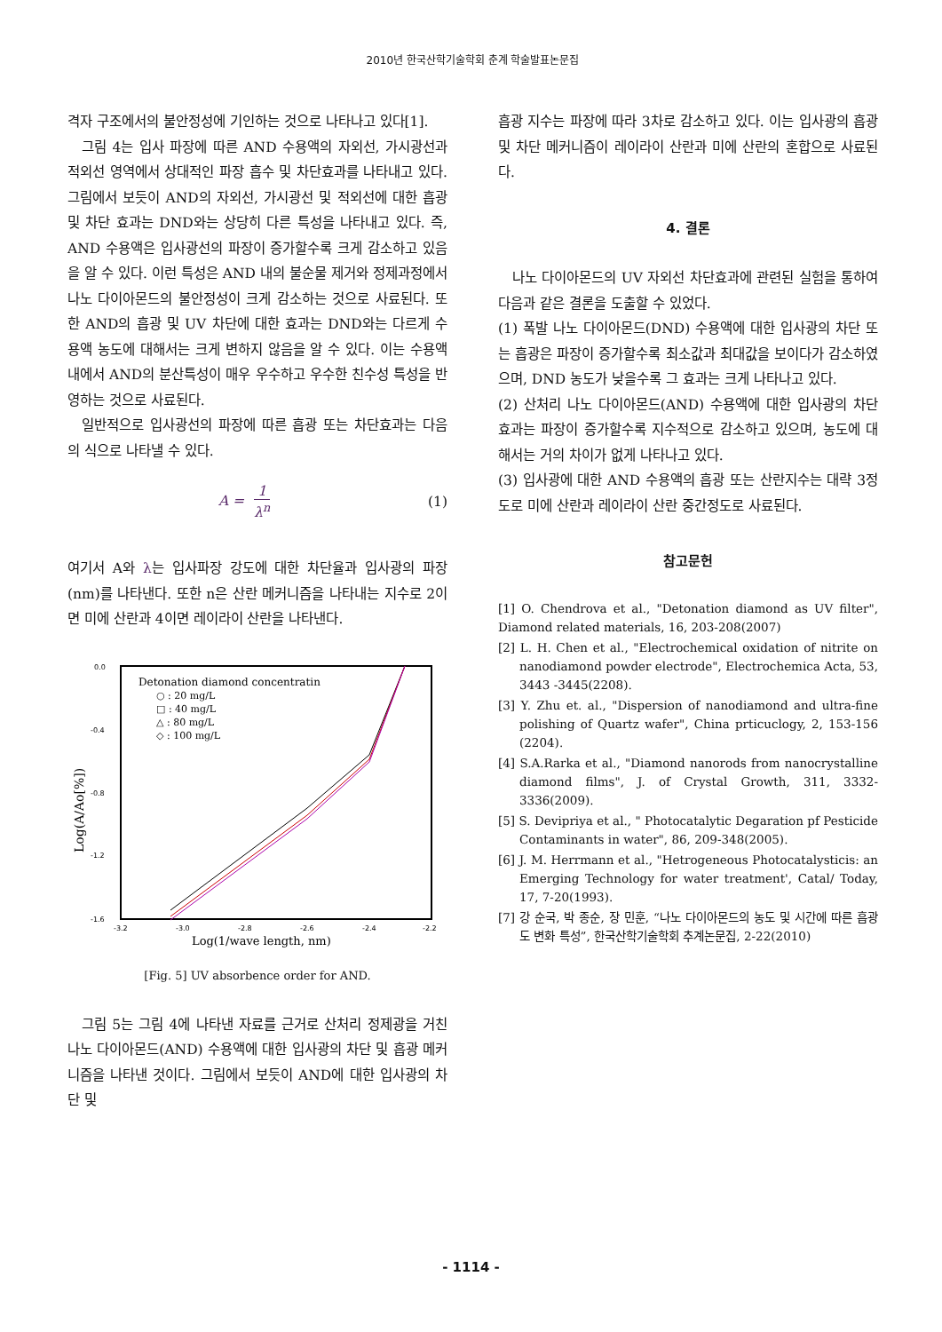2010년 한국산학기술학회 춘계 학술발표논문집
격자 구조에서의 불안정성에 기인하는 것으로 나타나고 있다[1].
그림 4는 입사 파장에 따른 AND 수용액의 자외선, 가시광선과 적외선 영역에서 상대적인 파장 흡수 및 차단효과를 나타내고 있다. 그림에서 보듯이 AND의 자외선, 가시광선 및 적외선에 대한 흡광 및 차단 효과는 DND와는 상당히 다른 특성을 나타내고 있다. 즉, AND 수용액은 입사광선의 파장이 증가할수록 크게 감소하고 있음을 알 수 있다. 이런 특성은 AND 내의 불순물 제거와 정제과정에서 나노 다이아몬드의 불안정성이 크게 감소하는 것으로 사료된다. 또한 AND의 흡광 및 UV 차단에 대한 효과는 DND와는 다르게 수용액 농도에 대해서는 크게 변하지 않음을 알 수 있다. 이는 수용액 내에서 AND의 분산특성이 매우 우수하고 우수한 친수성 특성을 반영하는 것으로 사료된다.
일반적으로 입사광선의 파장에 따른 흡광 또는 차단효과는 다음의 식으로 나타낼 수 있다.
A = 1 λ<sup>n</sup>
(1)
여기서 A와 λ는 입사파장 강도에 대한 차단율과 입사광의 파장(nm)를 나타낸다. 또한 n은 산란 메커니즘을 나타내는 지수로 2이면 미에 산란과 4이면 레이라이 산란을 나타낸다.
0.0
-0.4
-0.8
-1.2
-1.6
-3.2
-3.0
-2.8
-2.6
-2.4
-2.2
Log(1/wave length, nm)
Log(A/Ao[%])
Detonation diamond concentratin
○ : 20 mg/L
□ : 40 mg/L
△ : 80 mg/L
◇ : 100 mg/L
[Fig. 5] UV absorbence order for AND.
그림 5는 그림 4에 나타낸 자료를 근거로 산처리 정제광을 거친 나노 다이아몬드(AND) 수용액에 대한 입사광의 차단 및 흡광 메커니즘을 나타낸 것이다. 그림에서 보듯이 AND에 대한 입사광의 차단 및
흡광 지수는 파장에 따라 3차로 감소하고 있다. 이는 입사광의 흡광 및 차단 메커니즘이 레이라이 산란과 미에 산란의 혼합으로 사료된다.
4. 결론
나노 다이아몬드의 UV 자외선 차단효과에 관련된 실험을 통하여 다음과 같은 결론을 도출할 수 있었다.
(1) 폭발 나노 다이아몬드(DND) 수용액에 대한 입사광의 차단 또는 흡광은 파장이 증가할수록 최소값과 최대값을 보이다가 감소하였으며, DND 농도가 낮을수록 그 효과는 크게 나타나고 있다.
(2) 산처리 나노 다이아몬드(AND) 수용액에 대한 입사광의 차단 효과는 파장이 증가할수록 지수적으로 감소하고 있으며, 농도에 대해서는 거의 차이가 없게 나타나고 있다.
(3) 입사광에 대한 AND 수용액의 흡광 또는 산란지수는 대략 3정도로 미에 산란과 레이라이 산란 중간정도로 사료된다.
참고문헌
[1] O. Chendrova et al., "Detonation diamond as UV filter", Diamond related materials, 16, 203-208(2007)
[2] L. H. Chen et al., "Electrochemical oxidation of nitrite on nanodiamond powder electrode", Electrochemica Acta, 53, 3443 -3445(2208).
[3] Y. Zhu et. al., "Dispersion of nanodiamond and ultra-fine polishing of Quartz wafer", China prticuclogy, 2, 153-156 (2204).
[4] S.A.Rarka et al., "Diamond nanorods from nanocrystalline diamond films", J. of Crystal Growth, 311, 3332-3336(2009).
[5] S. Devipriya et al., " Photocatalytic Degaration pf Pesticide Contaminants in water", 86, 209-348(2005).
[6] J. M. Herrmann et al., "Hetrogeneous Photocatalysticis: an Emerging Technology for water treatment', Catal/ Today, 17, 7-20(1993).
[7] 강 순국, 박 종순, 장 민훈, “나노 다이아몬드의 농도 및 시간에 따른 흡광도 변화 특성”, 한국산학기술학회 추계논문집, 2-22(2010)
- 1114 -